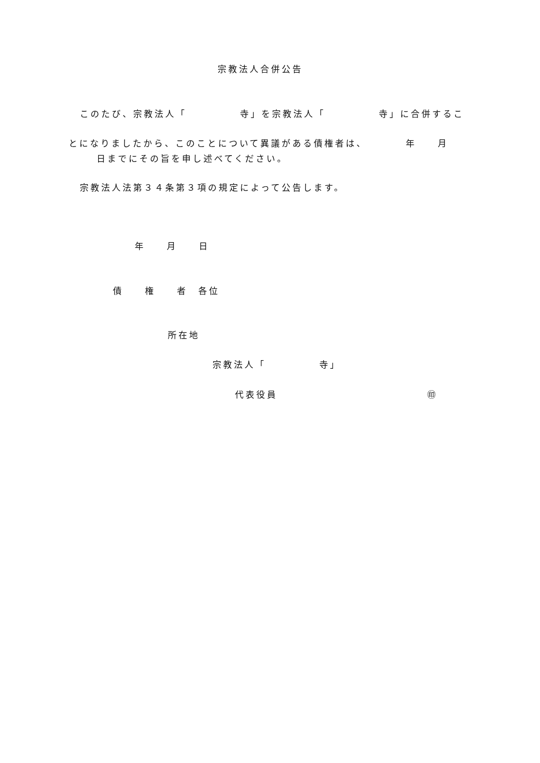宗教法人合併公告
このたび、宗教法人「　　　　　寺」を宗教法人「　　　　　寺」に合併するこ
とになりましたから、このことについて異議がある債権者は、　　　　年　　月
日までにその旨を申し述べてください。
宗教法人法第３４条第３項の規定によって公告します。
年　　月　　日
債　　権　　者　各位
所在地
宗教法人「　　　　　寺」
代表役員　　　　　　　　　　　　　　㊞